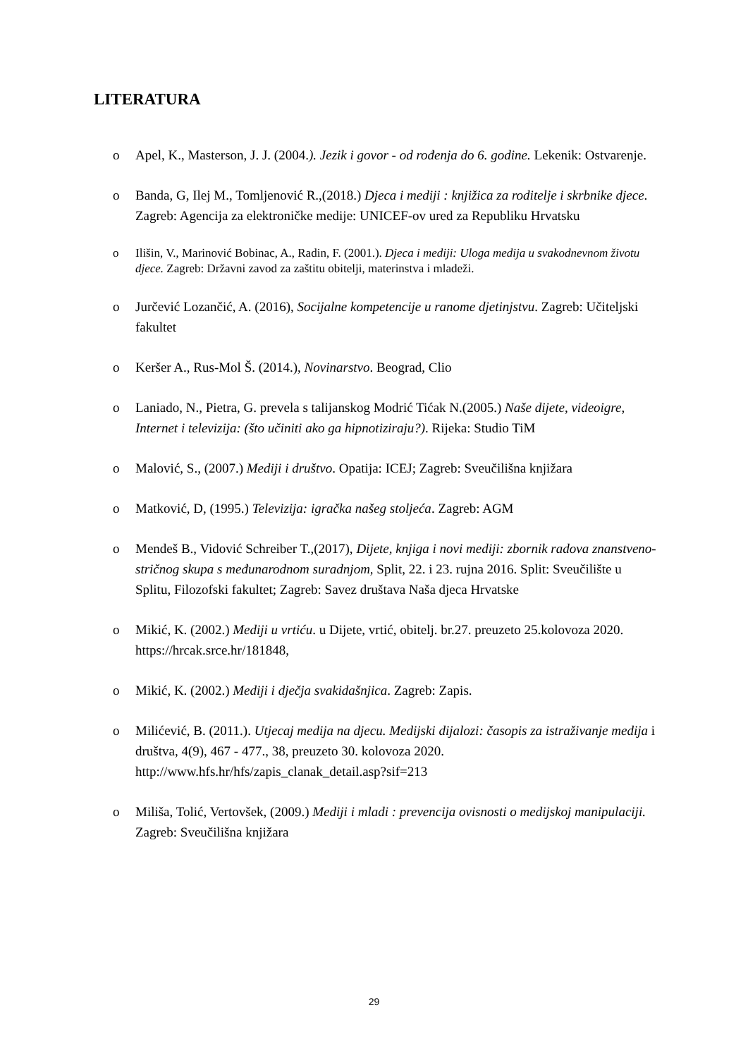LITERATURA
o Apel, K., Masterson, J. J. (2004.). Jezik i govor - od rođenja do 6. godine. Lekenik: Ostvarenje.
o Banda, G, Ilej M., Tomljenović R.,(2018.) Djeca i mediji : knjižica za roditelje i skrbnike djece. Zagreb: Agencija za elektroničke medije: UNICEF-ov ured za Republiku Hrvatsku
o Ilišin, V., Marinović Bobinac, A., Radin, F. (2001.). Djeca i mediji: Uloga medija u svakodnevnom životu djece. Zagreb: Državni zavod za zaštitu obitelji, materinstva i mladeži.
o Jurčević Lozančić, A. (2016), Socijalne kompetencije u ranome djetinjstvu. Zagreb: Učiteljski fakultet
o Keršer A., Rus-Mol Š. (2014.), Novinarstvo. Beograd, Clio
o Laniado, N., Pietra, G. prevela s talijanskog Modrić Tićak N.(2005.) Naše dijete, videoigre, Internet i televizija: (što učiniti ako ga hipnotiziraju?). Rijeka: Studio TiM
o Malović, S., (2007.) Mediji i društvo. Opatija: ICEJ; Zagreb: Sveučilišna knjižara
o Matković, D, (1995.) Televizija: igračka našeg stoljeća. Zagreb: AGM
o Mendeš B., Vidović Schreiber T.,(2017), Dijete, knjiga i novi mediji: zbornik radova znanstveno-stričnog skupa s međunarodnom suradnjom, Split, 22. i 23. rujna 2016. Split: Sveučilište u Splitu, Filozofski fakultet; Zagreb: Savez društava Naša djeca Hrvatske
o Mikić, K. (2002.) Mediji u vrtiću. u Dijete, vrtić, obitelj. br.27. preuzeto 25.kolovoza 2020.
https://hrcak.srce.hr/181848,
o Mikić, K. (2002.) Mediji i dječja svakidašnjica. Zagreb: Zapis.
o Milićević, B. (2011.). Utjecaj medija na djecu. Medijski dijalozi: časopis za istraživanje medija i društva, 4(9), 467 - 477., 38, preuzeto 30. kolovoza 2020. http://www.hfs.hr/hfs/zapis_clanak_detail.asp?sif=213
o Miliša, Tolić, Vertovšek, (2009.) Mediji i mladi : prevencija ovisnosti o medijskoj manipulaciji. Zagreb: Sveučilišna knjižara
29